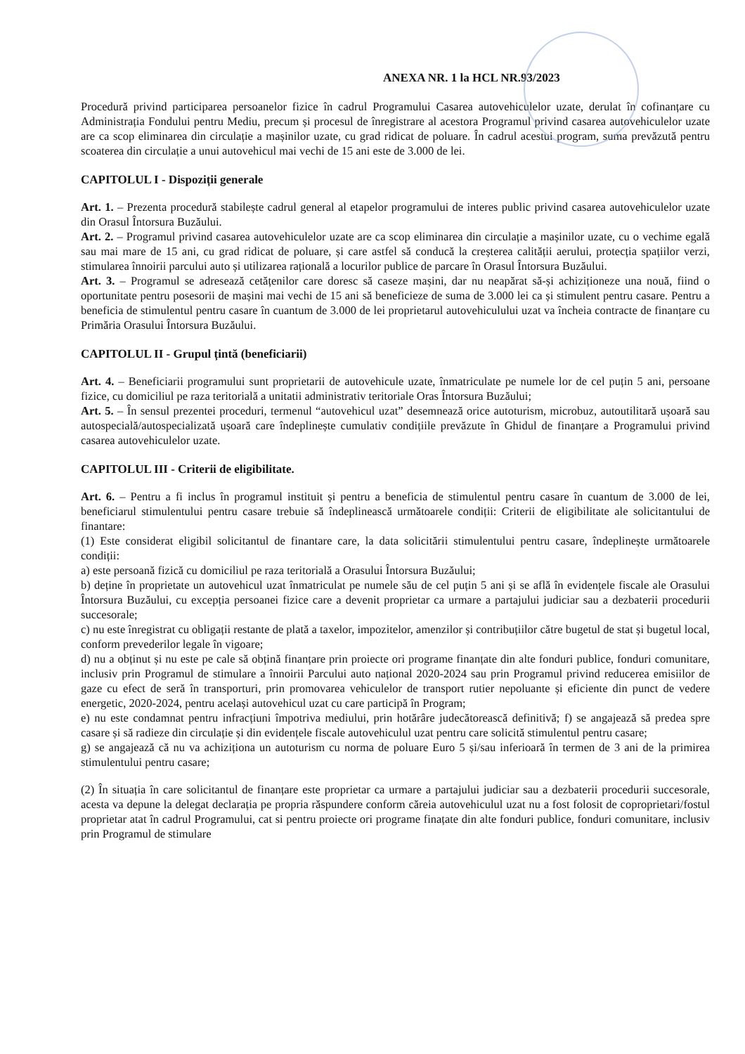ANEXA NR. 1 la HCL NR.93/2023
Procedură privind participarea persoanelor fizice în cadrul Programului Casarea autovehiculelor uzate, derulat în cofinanțare cu Administrația Fondului pentru Mediu, precum și procesul de înregistrare al acestora Programul privind casarea autovehiculelor uzate are ca scop eliminarea din circulație a mașinilor uzate, cu grad ridicat de poluare. În cadrul acestui program, suma prevăzută pentru scoaterea din circulație a unui autovehicul mai vechi de 15 ani este de 3.000 de lei.
CAPITOLUL I - Dispoziții generale
Art. 1. – Prezenta procedură stabilește cadrul general al etapelor programului de interes public privind casarea autovehiculelor uzate din Orasul Întorsura Buzăului.
Art. 2. – Programul privind casarea autovehiculelor uzate are ca scop eliminarea din circulație a mașinilor uzate, cu o vechime egală sau mai mare de 15 ani, cu grad ridicat de poluare, și care astfel să conducă la creșterea calității aerului, protecția spațiilor verzi, stimularea înnoirii parcului auto și utilizarea rațională a locurilor publice de parcare în Orasul Întorsura Buzăului.
Art. 3. – Programul se adresează cetățenilor care doresc să caseze mașini, dar nu neapărat să-și achiziționeze una nouă, fiind o oportunitate pentru posesorii de mașini mai vechi de 15 ani să beneficieze de suma de 3.000 lei ca și stimulent pentru casare. Pentru a beneficia de stimulentul pentru casare în cuantum de 3.000 de lei proprietarul autovehiculului uzat va încheia contracte de finanțare cu Primăria Orasului Întorsura Buzăului.
CAPITOLUL II - Grupul țintă (beneficiarii)
Art. 4. – Beneficiarii programului sunt proprietarii de autovehicule uzate, înmatriculate pe numele lor de cel puțin 5 ani, persoane fizice, cu domiciliul pe raza teritorială a unitatii administrativ teritoriale Oras Întorsura Buzăului;
Art. 5. – În sensul prezentei proceduri, termenul “autovehicul uzat” desemnează orice autoturism, microbuz, autoutilitară ușoară sau autospecială/autospecializată ușoară care îndeplinește cumulativ condițiile prevăzute în Ghidul de finanțare a Programului privind casarea autovehiculelor uzate.
CAPITOLUL III - Criterii de eligibilitate.
Art. 6. – Pentru a fi inclus în programul instituit și pentru a beneficia de stimulentul pentru casare în cuantum de 3.000 de lei, beneficiarul stimulentului pentru casare trebuie să îndeplinească următoarele condiții: Criterii de eligibilitate ale solicitantului de finantare:
(1) Este considerat eligibil solicitantul de finantare care, la data solicitării stimulentului pentru casare, îndeplinește următoarele condiții:
a) este persoană fizică cu domiciliul pe raza teritorială a Orasului Întorsura Buzăului;
b) deține în proprietate un autovehicul uzat înmatriculat pe numele său de cel puțin 5 ani și se află în evidențele fiscale ale Orasului Întorsura Buzăului, cu excepția persoanei fizice care a devenit proprietar ca urmare a partajului judiciar sau a dezbaterii procedurii succesorale;
c) nu este înregistrat cu obligații restante de plată a taxelor, impozitelor, amenzilor și contribuțiilor către bugetul de stat și bugetul local, conform prevederilor legale în vigoare;
d) nu a obținut și nu este pe cale să obțină finanțare prin proiecte ori programe finanțate din alte fonduri publice, fonduri comunitare, inclusiv prin Programul de stimulare a înnoirii Parcului auto național 2020-2024 sau prin Programul privind reducerea emisiilor de gaze cu efect de seră în transporturi, prin promovarea vehiculelor de transport rutier nepoluante și eficiente din punct de vedere energetic, 2020-2024, pentru același autovehicul uzat cu care participă în Program;
e) nu este condamnat pentru infracțiuni împotriva mediului, prin hotărâre judecătorească definitivă; f) se angajează să predea spre casare și să radieze din circulație și din evidențele fiscale autovehiculul uzat pentru care solicită stimulentul pentru casare;
g) se angajează că nu va achiziționa un autoturism cu norma de poluare Euro 5 și/sau inferioară în termen de 3 ani de la primirea stimulentului pentru casare;
(2) În situația în care solicitantul de finanțare este proprietar ca urmare a partajului judiciar sau a dezbaterii procedurii succesorale, acesta va depune la delegat declarația pe propria răspundere conform căreia autovehiculul uzat nu a fost folosit de coproprietari/fostul proprietar atat în cadrul Programului, cat si pentru proiecte ori programe finațate din alte fonduri publice, fonduri comunitare, inclusiv prin Programul de stimulare